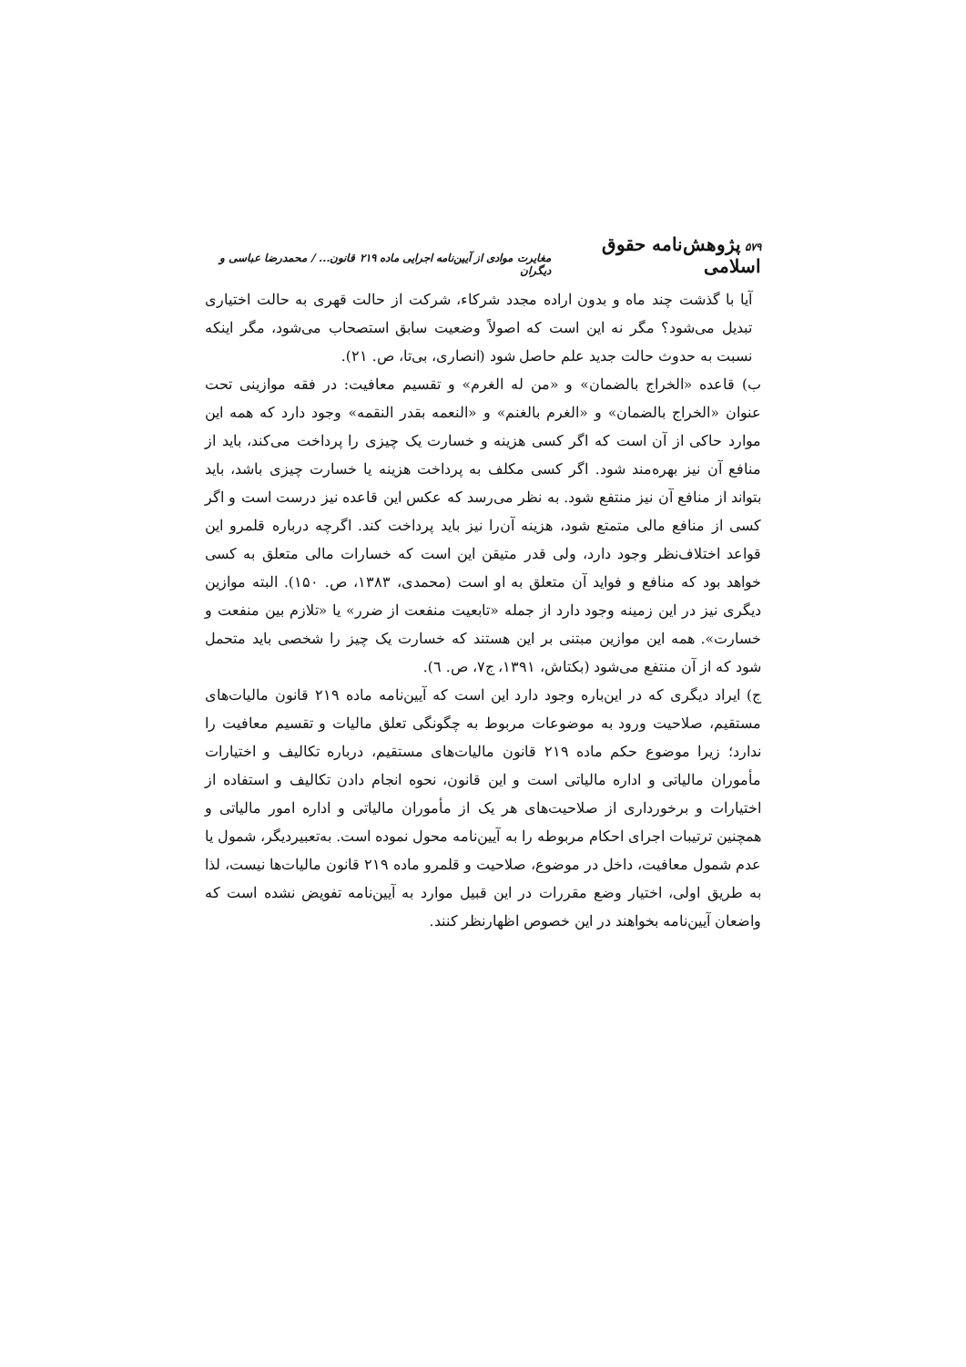۵۷۹ پژوهش‌نامه حقوق اسلامی مغایرت موادی از آیین‌نامه اجرایی ماده ۲۱۹ قانون... / محمدرضا عباسی و دیگران
آیا با گذشت چند ماه و بدون اراده مجدد شرکاء، شرکت از حالت قهری به حالت اختیاری تبدیل می‌شود؟ مگر نه این است که اصولاً وضعیت سابق استصحاب می‌شود، مگر اینکه نسبت به حدوث حالت جدید علم حاصل شود (انصاری، بی‌تا، ص. ۲۱).
ب) قاعده «الخراج بالضمان» و «من له الغرم» و تقسیم معافیت: در فقه موازینی تحت عنوان «الخراج بالضمان» و «الغرم بالغنم» و «النعمه بقدر النقمه» وجود دارد که همه این موارد حاکی از آن است که اگر کسی هزینه و خسارت یک چیزی را پرداخت می‌کند، باید از منافع آن نیز بهره‌مند شود. اگر کسی مکلف به پرداخت هزینه یا خسارت چیزی باشد، باید بتواند از منافع آن نیز منتفع شود. به نظر می‌رسد که عکس این قاعده نیز درست است و اگر کسی از منافع مالی متمتع شود، هزینه آن‌را نیز باید پرداخت کند. اگرچه درباره قلمرو این قواعد اختلاف‌نظر وجود دارد، ولی قدر متیقن این است که خسارات مالی متعلق به کسی خواهد بود که منافع و فواید آن متعلق به او است (محمدی، ۱۳۸۳، ص. ۱۵۰). البته موازین دیگری نیز در این زمینه وجود دارد از جمله «تابعیت منفعت از ضرر» یا «تلازم بین منفعت و خسارت». همه این موازین مبتنی بر این هستند که خسارت یک چیز را شخصی باید متحمل شود که از آن منتفع می‌شود (بکتاش، ۱۳۹۱، ج۷، ص. ٦).
ج) ایراد دیگری که در این‌باره وجود دارد این است که آیین‌نامه ماده ۲۱۹ قانون مالیات‌های مستقیم، صلاحیت ورود به موضوعات مربوط به چگونگی تعلق مالیات و تقسیم معافیت را ندارد؛ زیرا موضوع حکم ماده ۲۱۹ قانون مالیات‌های مستقیم، درباره تکالیف و اختیارات مأموران مالیاتی و اداره مالیاتی است و این قانون، نحوه انجام دادن تکالیف و استفاده از اختیارات و برخورداری از صلاحیت‌های هر یک از مأموران مالیاتی و اداره امور مالیاتی و همچنین ترتیبات اجرای احکام مربوطه را به آیین‌نامه محول نموده است. به‌تعبیردیگر، شمول یا عدم شمول معافیت، داخل در موضوع، صلاحیت و قلمرو ماده ۲۱۹ قانون مالیات‌ها نیست، لذا به طریق اولی، اختیار وضع مقررات در این قبیل موارد به آیین‌نامه تفویض نشده است که واضعان آیین‌نامه بخواهند در این خصوص اظهارنظر کنند.